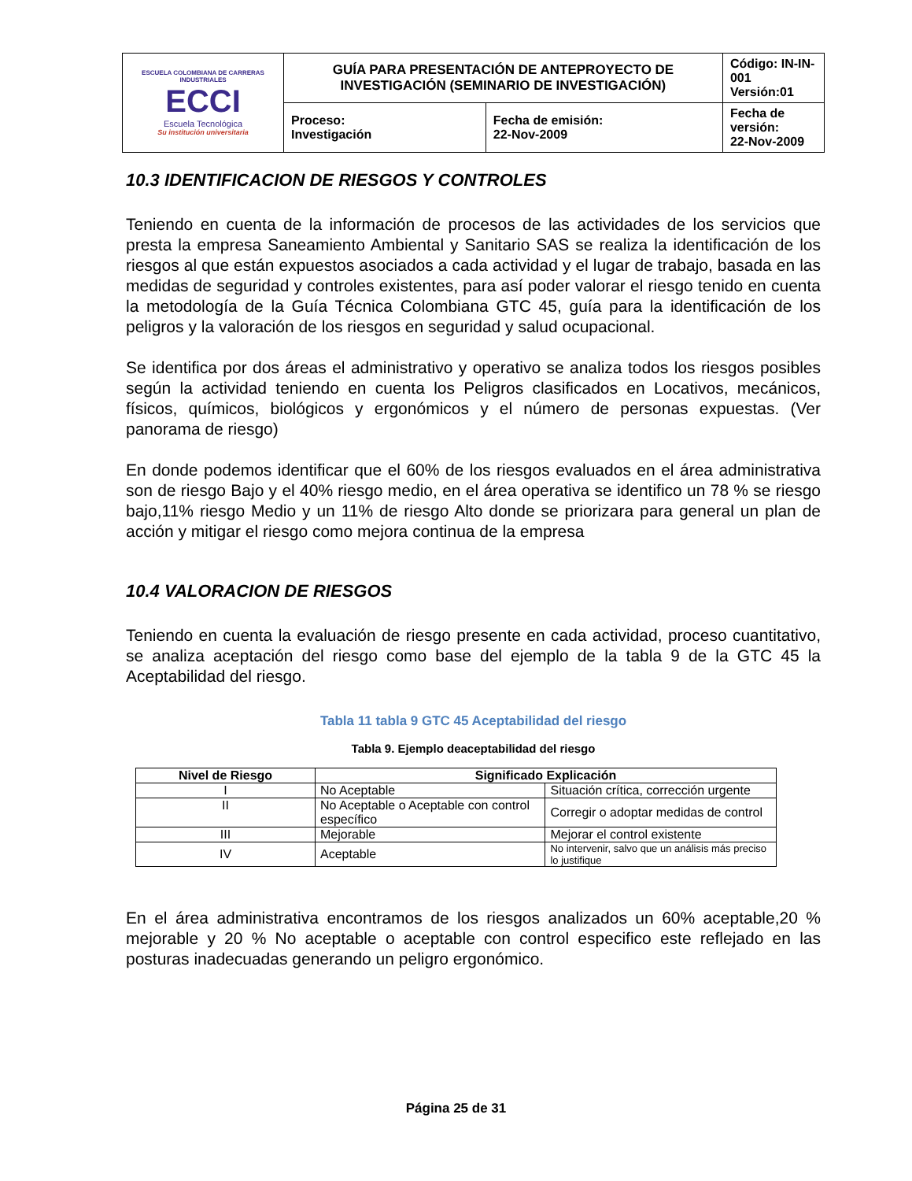| ESCUELA COLOMBIANA DE CARRERAS INDUSTRIALES ECCI Escuela Tecnológica Su institución universitaria | GUÍA PARA PRESENTACIÓN DE ANTEPROYECTO DE INVESTIGACIÓN (SEMINARIO DE INVESTIGACIÓN) | | Código: IN-IN-001 Versión:01 |
| | Proceso: Investigación | Fecha de emisión: 22-Nov-2009 | Fecha de versión: 22-Nov-2009 |
10.3 IDENTIFICACION DE RIESGOS Y CONTROLES
Teniendo en cuenta de la información de procesos de las actividades de los servicios que presta la empresa Saneamiento Ambiental y Sanitario SAS se realiza la identificación de los riesgos al que están expuestos asociados a cada actividad y el lugar de trabajo, basada en las medidas de seguridad y controles existentes, para así poder valorar el riesgo tenido en cuenta la metodología de la Guía Técnica Colombiana GTC 45, guía para la identificación de los peligros y la valoración de los riesgos en seguridad y salud ocupacional.
Se identifica por dos áreas el administrativo y operativo se analiza todos los riesgos posibles según la actividad teniendo en cuenta los Peligros clasificados en Locativos, mecánicos, físicos, químicos, biológicos y ergonómicos y el número de personas expuestas. (Ver panorama de riesgo)
En donde podemos identificar que el 60% de los riesgos evaluados en el área administrativa son de riesgo Bajo y el 40% riesgo medio, en el área operativa se identifico un 78 % se riesgo bajo,11% riesgo Medio y un 11% de riesgo Alto donde se priorizara para general un plan de acción y mitigar el riesgo como mejora continua de la empresa
10.4 VALORACION DE RIESGOS
Teniendo en cuenta la evaluación de riesgo presente en cada actividad, proceso cuantitativo, se analiza aceptación del riesgo como base del ejemplo de la tabla 9 de la GTC 45 la Aceptabilidad del riesgo.
Tabla 11 tabla 9 GTC 45 Aceptabilidad del riesgo
Tabla 9. Ejemplo deaceptabilidad del riesgo
| Nivel de Riesgo | Significado Explicación | |
| --- | --- | --- |
| I | No Aceptable | Situación crítica, corrección urgente |
| II | No Aceptable o Aceptable con control específico | Corregir o adoptar medidas de control |
| III | Mejorable | Mejorar el control existente |
| IV | Aceptable | No intervenir, salvo que un análisis más preciso lo justifique |
En el área administrativa encontramos de los riesgos analizados un 60% aceptable,20 % mejorable y 20 % No aceptable o aceptable con control especifico este reflejado en las posturas inadecuadas generando un peligro ergonómico.
Página 25 de 31